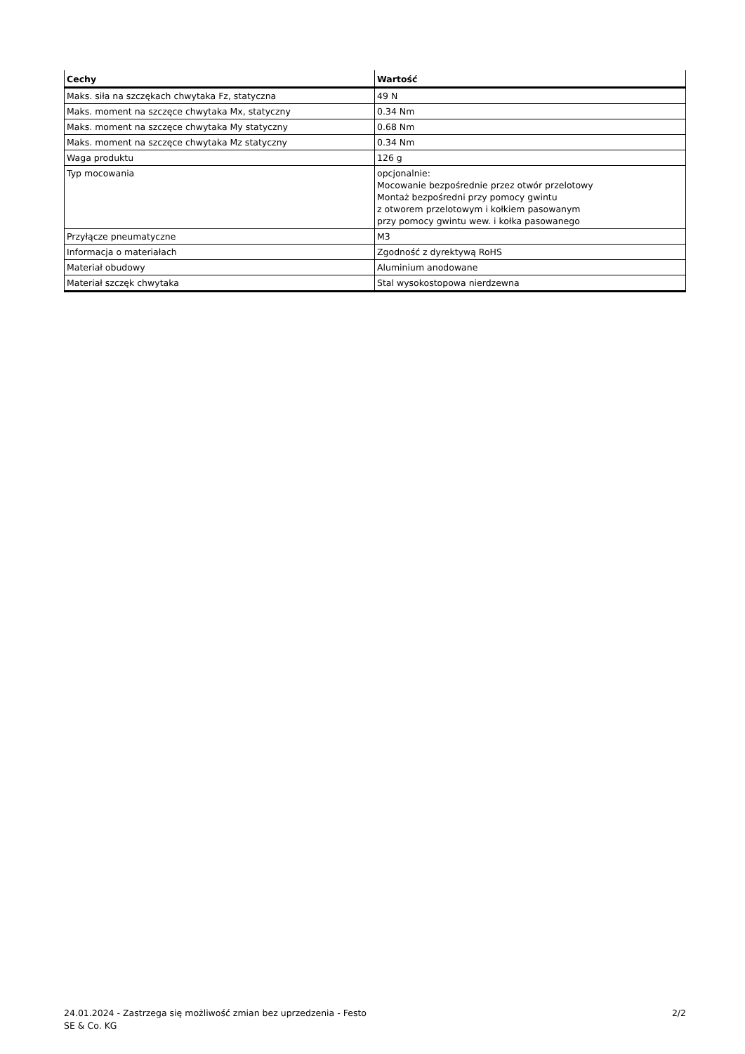| Cechy | Wartość |
| --- | --- |
| Maks. siła na szczękach chwytaka Fz, statyczna | 49 N |
| Maks. moment na szczęce chwytaka Mx, statyczny | 0.34 Nm |
| Maks. moment na szczęce chwytaka My statyczny | 0.68 Nm |
| Maks. moment na szczęce chwytaka Mz statyczny | 0.34 Nm |
| Waga produktu | 126 g |
| Typ mocowania | opcjonalnie: Mocowanie bezpośrednie przez otwór przelotowy Montaż bezpośredni przy pomocy gwintu z otworem przelotowym i kołkiem pasowanym przy pomocy gwintu wew. i kołka pasowanego |
| Przyłącze pneumatyczne | M3 |
| Informacja o materiałach | Zgodność z dyrektywą RoHS |
| Materiał obudowy | Aluminium anodowane |
| Materiał szczęk chwytaka | Stal wysokostopowa nierdzewna |
24.01.2024 - Zastrzega się możliwość zmian bez uprzedzenia - Festo SE & Co. KG
2/2